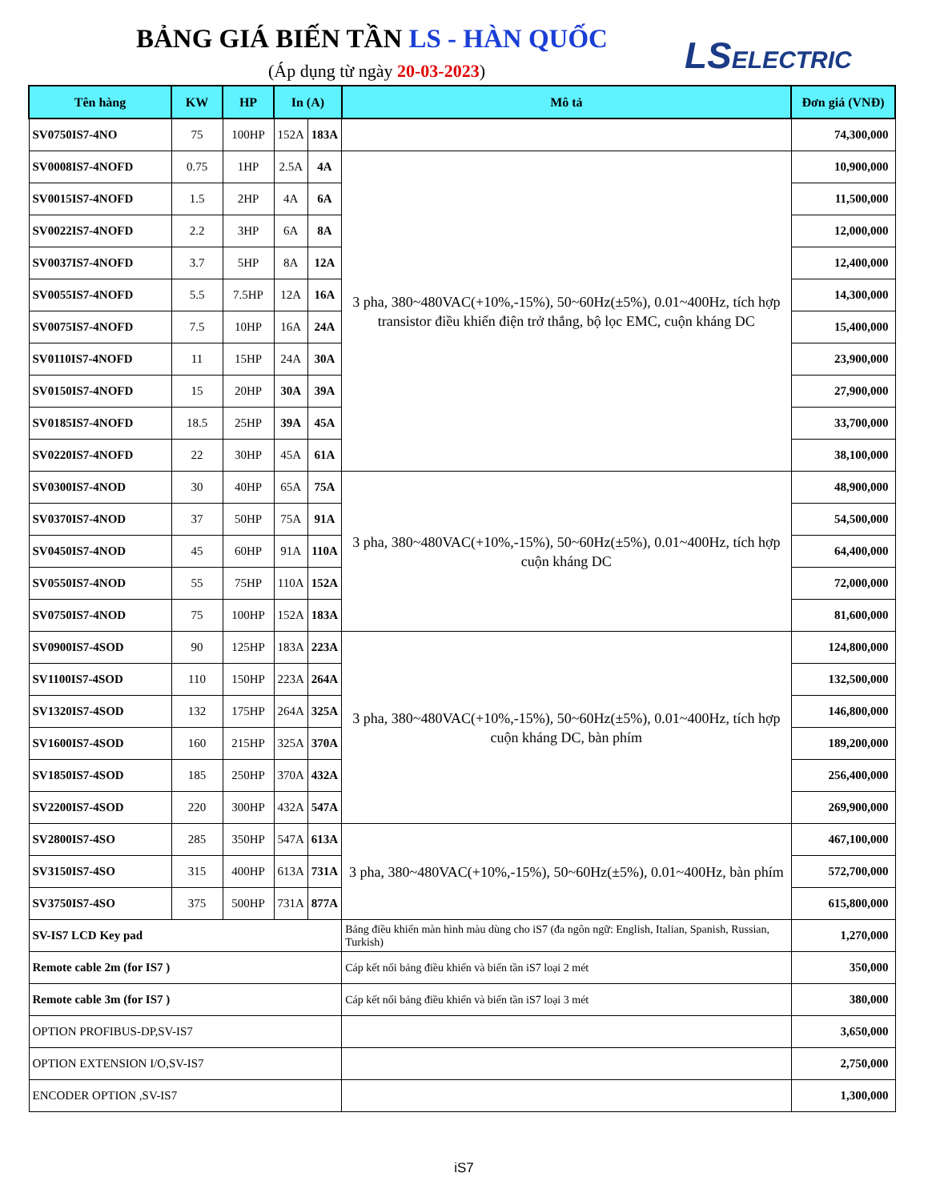BẢNG GIÁ BIẾN TẦN LS - HÀN QUỐC
(Áp dụng từ ngày 20-03-2023) LSELECTRIC
| Tên hàng | KW | HP | In (A) | | Mô tả | Đơn giá (VNĐ) |
| --- | --- | --- | --- | --- | --- | --- |
| SV0750IS7-4NO | 75 | 100HP | 152A | 183A | | 74,300,000 |
| SV0008IS7-4NOFD | 0.75 | 1HP | 2.5A | 4A | 3 pha, 380~480VAC(+10%,-15%), 50~60Hz(±5%), 0.01~400Hz, tích hợp transistor điều khiển điện trở thắng, bộ lọc EMC, cuộn kháng DC | 10,900,000 |
| SV0015IS7-4NOFD | 1.5 | 2HP | 4A | 6A | | 11,500,000 |
| SV0022IS7-4NOFD | 2.2 | 3HP | 6A | 8A | | 12,000,000 |
| SV0037IS7-4NOFD | 3.7 | 5HP | 8A | 12A | | 12,400,000 |
| SV0055IS7-4NOFD | 5.5 | 7.5HP | 12A | 16A | | 14,300,000 |
| SV0075IS7-4NOFD | 7.5 | 10HP | 16A | 24A | | 15,400,000 |
| SV0110IS7-4NOFD | 11 | 15HP | 24A | 30A | | 23,900,000 |
| SV0150IS7-4NOFD | 15 | 20HP | 30A | 39A | | 27,900,000 |
| SV0185IS7-4NOFD | 18.5 | 25HP | 39A | 45A | | 33,700,000 |
| SV0220IS7-4NOFD | 22 | 30HP | 45A | 61A | | 38,100,000 |
| SV0300IS7-4NOD | 30 | 40HP | 65A | 75A | 3 pha, 380~480VAC(+10%,-15%), 50~60Hz(±5%), 0.01~400Hz, tích hợp cuộn kháng DC | 48,900,000 |
| SV0370IS7-4NOD | 37 | 50HP | 75A | 91A | | 54,500,000 |
| SV0450IS7-4NOD | 45 | 60HP | 91A | 110A | | 64,400,000 |
| SV0550IS7-4NOD | 55 | 75HP | 110A | 152A | | 72,000,000 |
| SV0750IS7-4NOD | 75 | 100HP | 152A | 183A | | 81,600,000 |
| SV0900IS7-4SOD | 90 | 125HP | 183A | 223A | 3 pha, 380~480VAC(+10%,-15%), 50~60Hz(±5%), 0.01~400Hz, tích hợp cuộn kháng DC, bàn phím | 124,800,000 |
| SV1100IS7-4SOD | 110 | 150HP | 223A | 264A | | 132,500,000 |
| SV1320IS7-4SOD | 132 | 175HP | 264A | 325A | | 146,800,000 |
| SV1600IS7-4SOD | 160 | 215HP | 325A | 370A | | 189,200,000 |
| SV1850IS7-4SOD | 185 | 250HP | 370A | 432A | | 256,400,000 |
| SV2200IS7-4SOD | 220 | 300HP | 432A | 547A | | 269,900,000 |
| SV2800IS7-4SO | 285 | 350HP | 547A | 613A | 3 pha, 380~480VAC(+10%,-15%), 50~60Hz(±5%), 0.01~400Hz, bàn phím | 467,100,000 |
| SV3150IS7-4SO | 315 | 400HP | 613A | 731A | | 572,700,000 |
| SV3750IS7-4SO | 375 | 500HP | 731A | 877A | | 615,800,000 |
| SV-IS7 LCD Key pad | | | | | Bảng điều khiển màn hình màu dùng cho iS7 (đa ngôn ngữ: English, Italian, Spanish, Russian, Turkish) | 1,270,000 |
| Remote cable 2m (for IS7 ) | | | | | Cáp kết nối bảng điều khiển và biến tần iS7 loại 2 mét | 350,000 |
| Remote cable 3m (for IS7 ) | | | | | Cáp kết nối bảng điều khiển và biến tần iS7 loại 3 mét | 380,000 |
| OPTION PROFIBUS-DP,SV-IS7 | | | | | | 3,650,000 |
| OPTION EXTENSION I/O,SV-IS7 | | | | | | 2,750,000 |
| ENCODER OPTION ,SV-IS7 | | | | | | 1,300,000 |
iS7